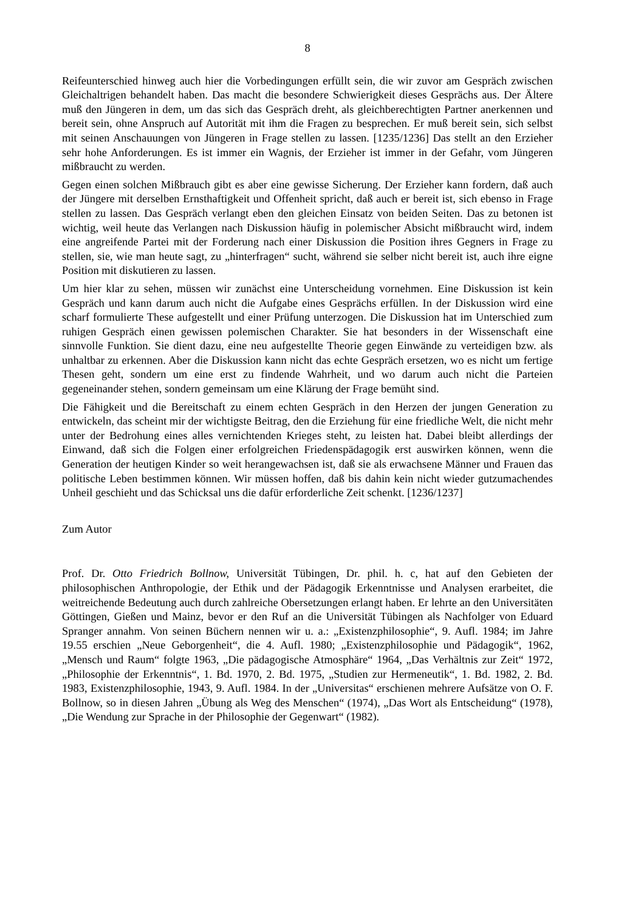8
Reifeunterschied hinweg auch hier die Vorbedingungen erfüllt sein, die wir zuvor am Gespräch zwischen Gleichaltrigen behandelt haben. Das macht die besondere Schwierigkeit dieses Gesprächs aus. Der Ältere muß den Jüngeren in dem, um das sich das Gespräch dreht, als gleichberechtigten Partner anerkennen und bereit sein, ohne Anspruch auf Autorität mit ihm die Fragen zu besprechen. Er muß bereit sein, sich selbst mit seinen Anschauungen von Jüngeren in Frage stellen zu lassen. [1235/1236] Das stellt an den Erzieher sehr hohe Anforderungen. Es ist immer ein Wagnis, der Erzieher ist immer in der Gefahr, vom Jüngeren mißbraucht zu werden.
Gegen einen solchen Mißbrauch gibt es aber eine gewisse Sicherung. Der Erzieher kann fordern, daß auch der Jüngere mit derselben Ernsthaftigkeit und Offenheit spricht, daß auch er bereit ist, sich ebenso in Frage stellen zu lassen. Das Gespräch verlangt eben den gleichen Einsatz von beiden Seiten. Das zu betonen ist wichtig, weil heute das Verlangen nach Diskussion häufig in polemischer Absicht mißbraucht wird, indem eine angreifende Partei mit der Forderung nach einer Diskussion die Position ihres Gegners in Frage zu stellen, sie, wie man heute sagt, zu „hinterfragen“ sucht, während sie selber nicht bereit ist, auch ihre eigne Position mit diskutieren zu lassen.
Um hier klar zu sehen, müssen wir zunächst eine Unterscheidung vornehmen. Eine Diskussion ist kein Gespräch und kann darum auch nicht die Aufgabe eines Gesprächs erfüllen. In der Diskussion wird eine scharf formulierte These aufgestellt und einer Prüfung unterzogen. Die Diskussion hat im Unterschied zum ruhigen Gespräch einen gewissen polemischen Charakter. Sie hat besonders in der Wissenschaft eine sinnvolle Funktion. Sie dient dazu, eine neu aufgestellte Theorie gegen Einwände zu verteidigen bzw. als unhaltbar zu erkennen. Aber die Diskussion kann nicht das echte Gespräch ersetzen, wo es nicht um fertige Thesen geht, sondern um eine erst zu findende Wahrheit, und wo darum auch nicht die Parteien gegeneinander stehen, sondern gemeinsam um eine Klärung der Frage bemüht sind.
Die Fähigkeit und die Bereitschaft zu einem echten Gespräch in den Herzen der jungen Generation zu entwickeln, das scheint mir der wichtigste Beitrag, den die Erziehung für eine friedliche Welt, die nicht mehr unter der Bedrohung eines alles vernichtenden Krieges steht, zu leisten hat. Dabei bleibt allerdings der Einwand, daß sich die Folgen einer erfolgreichen Friedenspädagogik erst auswirken können, wenn die Generation der heutigen Kinder so weit herangewachsen ist, daß sie als erwachsene Männer und Frauen das politische Leben bestimmen können. Wir müssen hoffen, daß bis dahin kein nicht wieder gutzumachendes Unheil geschieht und das Schicksal uns die dafür erforderliche Zeit schenkt. [1236/1237]
Zum Autor
Prof. Dr. Otto Friedrich Bollnow, Universität Tübingen, Dr. phil. h. c, hat auf den Gebieten der philosophischen Anthropologie, der Ethik und der Pädagogik Erkenntnisse und Analysen erarbeitet, die weitreichende Bedeutung auch durch zahlreiche Obersetzungen erlangt haben. Er lehrte an den Universitäten Göttingen, Gießen und Mainz, bevor er den Ruf an die Universität Tübingen als Nachfolger von Eduard Spranger annahm. Von seinen Büchern nennen wir u. a.: „Existenzphilosophie“, 9. Aufl. 1984; im Jahre 19.55 erschien „Neue Geborgenheit“, die 4. Aufl. 1980; „Existenzphilosophie und Pädagogik“, 1962, „Mensch und Raum“ folgte 1963, „Die pädagogische Atmosphäre“ 1964, „Das Verhältnis zur Zeit“ 1972, „Philosophie der Erkenntnis“, 1. Bd. 1970, 2. Bd. 1975, „Studien zur Hermeneutik“, 1. Bd. 1982, 2. Bd. 1983, Existenzphilosophie, 1943, 9. Aufl. 1984. In der „Universitas“ erschienen mehrere Aufsätze von O. F. Bollnow, so in diesen Jahren „Übung als Weg des Menschen“ (1974), „Das Wort als Entscheidung“ (1978), „Die Wendung zur Sprache in der Philosophie der Gegenwart“ (1982).